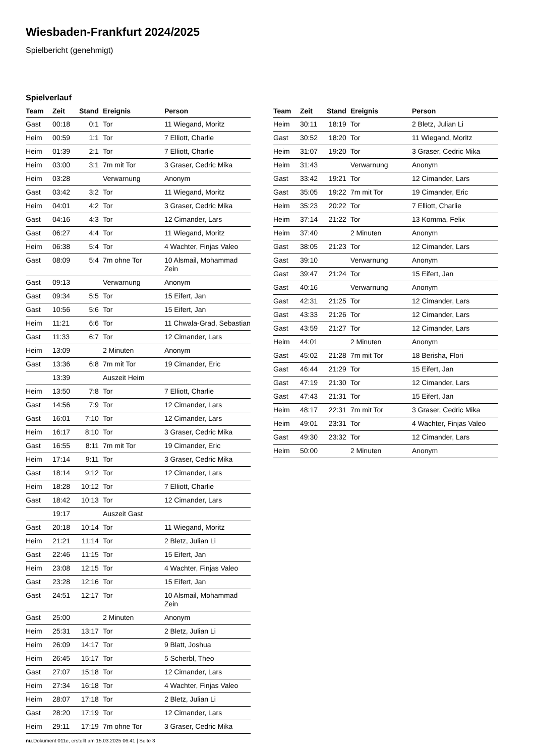Wiesbaden-Frankfurt 2024/2025
Spielbericht (genehmigt)
Spielverlauf
| Team | Zeit | Stand | Ereignis | Person |
| --- | --- | --- | --- | --- |
| Gast | 00:18 | 0:1 | Tor | 11 Wiegand, Moritz |
| Heim | 00:59 | 1:1 | Tor | 7 Elliott, Charlie |
| Heim | 01:39 | 2:1 | Tor | 7 Elliott, Charlie |
| Heim | 03:00 | 3:1 | 7m mit Tor | 3 Graser, Cedric Mika |
| Heim | 03:28 | | Verwarnung | Anonym |
| Gast | 03:42 | 3:2 | Tor | 11 Wiegand, Moritz |
| Heim | 04:01 | 4:2 | Tor | 3 Graser, Cedric Mika |
| Gast | 04:16 | 4:3 | Tor | 12 Cimander, Lars |
| Gast | 06:27 | 4:4 | Tor | 11 Wiegand, Moritz |
| Heim | 06:38 | 5:4 | Tor | 4 Wachter, Finjas Valeo |
| Gast | 08:09 | 5:4 | 7m ohne Tor | 10 Alsmail, Mohammad Zein |
| Gast | 09:13 | | Verwarnung | Anonym |
| Gast | 09:34 | 5:5 | Tor | 15 Eifert, Jan |
| Gast | 10:56 | 5:6 | Tor | 15 Eifert, Jan |
| Heim | 11:21 | 6:6 | Tor | 11 Chwala-Grad, Sebastian |
| Gast | 11:33 | 6:7 | Tor | 12 Cimander, Lars |
| Heim | 13:09 | | 2 Minuten | Anonym |
| Gast | 13:36 | 6:8 | 7m mit Tor | 19 Cimander, Eric |
| | 13:39 | | Auszeit Heim | |
| Heim | 13:50 | 7:8 | Tor | 7 Elliott, Charlie |
| Gast | 14:56 | 7:9 | Tor | 12 Cimander, Lars |
| Gast | 16:01 | 7:10 | Tor | 12 Cimander, Lars |
| Heim | 16:17 | 8:10 | Tor | 3 Graser, Cedric Mika |
| Gast | 16:55 | 8:11 | 7m mit Tor | 19 Cimander, Eric |
| Heim | 17:14 | 9:11 | Tor | 3 Graser, Cedric Mika |
| Gast | 18:14 | 9:12 | Tor | 12 Cimander, Lars |
| Heim | 18:28 | 10:12 | Tor | 7 Elliott, Charlie |
| Gast | 18:42 | 10:13 | Tor | 12 Cimander, Lars |
| | 19:17 | | Auszeit Gast | |
| Gast | 20:18 | 10:14 | Tor | 11 Wiegand, Moritz |
| Heim | 21:21 | 11:14 | Tor | 2 Bletz, Julian Li |
| Gast | 22:46 | 11:15 | Tor | 15 Eifert, Jan |
| Heim | 23:08 | 12:15 | Tor | 4 Wachter, Finjas Valeo |
| Gast | 23:28 | 12:16 | Tor | 15 Eifert, Jan |
| Gast | 24:51 | 12:17 | Tor | 10 Alsmail, Mohammad Zein |
| Gast | 25:00 | | 2 Minuten | Anonym |
| Heim | 25:31 | 13:17 | Tor | 2 Bletz, Julian Li |
| Heim | 26:09 | 14:17 | Tor | 9 Blatt, Joshua |
| Heim | 26:45 | 15:17 | Tor | 5 Scherbl, Theo |
| Gast | 27:07 | 15:18 | Tor | 12 Cimander, Lars |
| Heim | 27:34 | 16:18 | Tor | 4 Wachter, Finjas Valeo |
| Heim | 28:07 | 17:18 | Tor | 2 Bletz, Julian Li |
| Gast | 28:20 | 17:19 | Tor | 12 Cimander, Lars |
| Heim | 29:11 | 17:19 | 7m ohne Tor | 3 Graser, Cedric Mika |
| Team | Zeit | Stand | Ereignis | Person |
| --- | --- | --- | --- | --- |
| Heim | 30:11 | 18:19 | Tor | 2 Bletz, Julian Li |
| Gast | 30:52 | 18:20 | Tor | 11 Wiegand, Moritz |
| Heim | 31:07 | 19:20 | Tor | 3 Graser, Cedric Mika |
| Heim | 31:43 | | Verwarnung | Anonym |
| Gast | 33:42 | 19:21 | Tor | 12 Cimander, Lars |
| Gast | 35:05 | 19:22 | 7m mit Tor | 19 Cimander, Eric |
| Heim | 35:23 | 20:22 | Tor | 7 Elliott, Charlie |
| Heim | 37:14 | 21:22 | Tor | 13 Komma, Felix |
| Heim | 37:40 | | 2 Minuten | Anonym |
| Gast | 38:05 | 21:23 | Tor | 12 Cimander, Lars |
| Gast | 39:10 | | Verwarnung | Anonym |
| Gast | 39:47 | 21:24 | Tor | 15 Eifert, Jan |
| Gast | 40:16 | | Verwarnung | Anonym |
| Gast | 42:31 | 21:25 | Tor | 12 Cimander, Lars |
| Gast | 43:33 | 21:26 | Tor | 12 Cimander, Lars |
| Gast | 43:59 | 21:27 | Tor | 12 Cimander, Lars |
| Heim | 44:01 | | 2 Minuten | Anonym |
| Gast | 45:02 | 21:28 | 7m mit Tor | 18 Berisha, Flori |
| Gast | 46:44 | 21:29 | Tor | 15 Eifert, Jan |
| Gast | 47:19 | 21:30 | Tor | 12 Cimander, Lars |
| Gast | 47:43 | 21:31 | Tor | 15 Eifert, Jan |
| Heim | 48:17 | 22:31 | 7m mit Tor | 3 Graser, Cedric Mika |
| Heim | 49:01 | 23:31 | Tor | 4 Wachter, Finjas Valeo |
| Gast | 49:30 | 23:32 | Tor | 12 Cimander, Lars |
| Heim | 50:00 | | 2 Minuten | Anonym |
nu.Dokument 011e, erstellt am 15.03.2025 06:41 | Seite 3